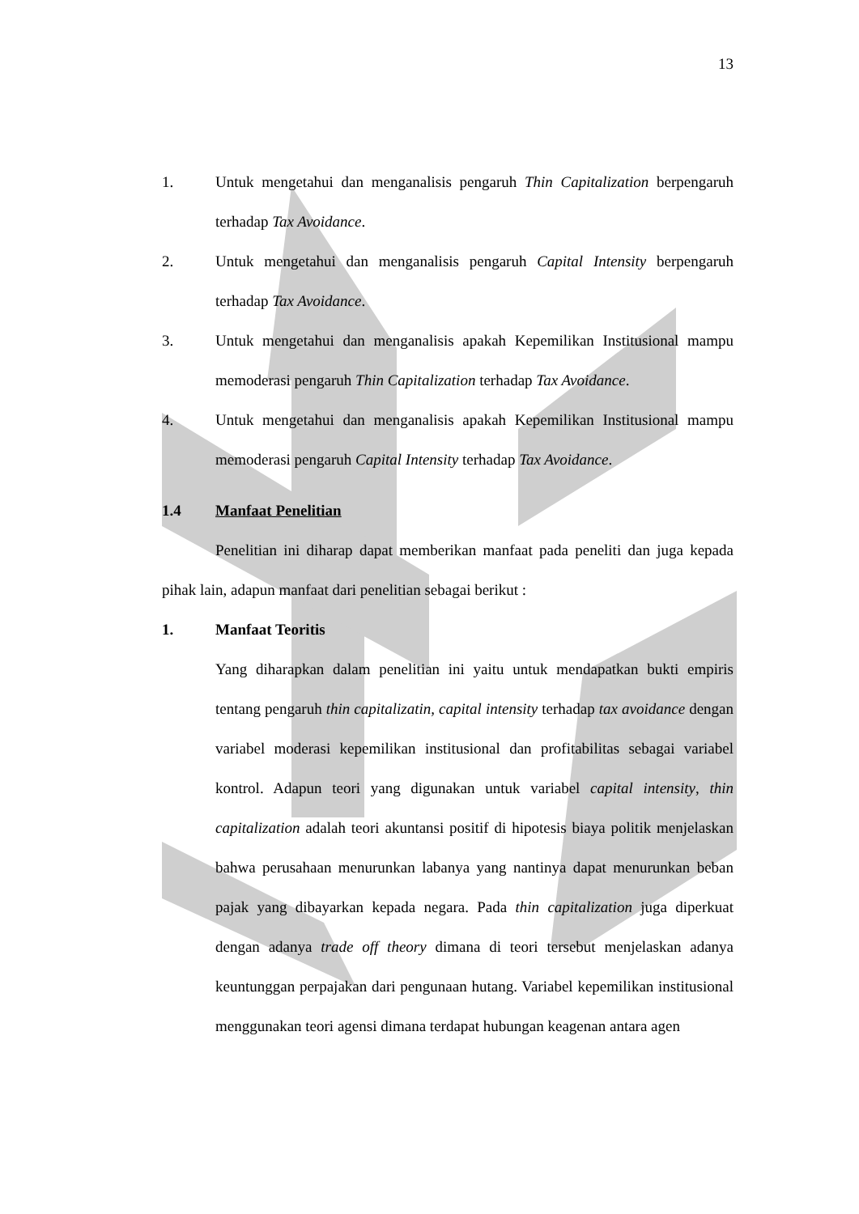13
1. Untuk mengetahui dan menganalisis pengaruh Thin Capitalization berpengaruh terhadap Tax Avoidance.
2. Untuk mengetahui dan menganalisis pengaruh Capital Intensity berpengaruh terhadap Tax Avoidance.
3. Untuk mengetahui dan menganalisis apakah Kepemilikan Institusional mampu memoderasi pengaruh Thin Capitalization terhadap Tax Avoidance.
4. Untuk mengetahui dan menganalisis apakah Kepemilikan Institusional mampu memoderasi pengaruh Capital Intensity terhadap Tax Avoidance.
1.4 Manfaat Penelitian
Penelitian ini diharap dapat memberikan manfaat pada peneliti dan juga kepada pihak lain, adapun manfaat dari penelitian sebagai berikut :
1. Manfaat Teoritis
Yang diharapkan dalam penelitian ini yaitu untuk mendapatkan bukti empiris tentang pengaruh thin capitalizatin, capital intensity terhadap tax avoidance dengan variabel moderasi kepemilikan institusional dan profitabilitas sebagai variabel kontrol. Adapun teori yang digunakan untuk variabel capital intensity, thin capitalization adalah teori akuntansi positif di hipotesis biaya politik menjelaskan bahwa perusahaan menurunkan labanya yang nantinya dapat menurunkan beban pajak yang dibayarkan kepada negara. Pada thin capitalization juga diperkuat dengan adanya trade off theory dimana di teori tersebut menjelaskan adanya keuntunggan perpajakan dari pengunaan hutang. Variabel kepemilikan institusional menggunakan teori agensi dimana terdapat hubungan keagenan antara agen